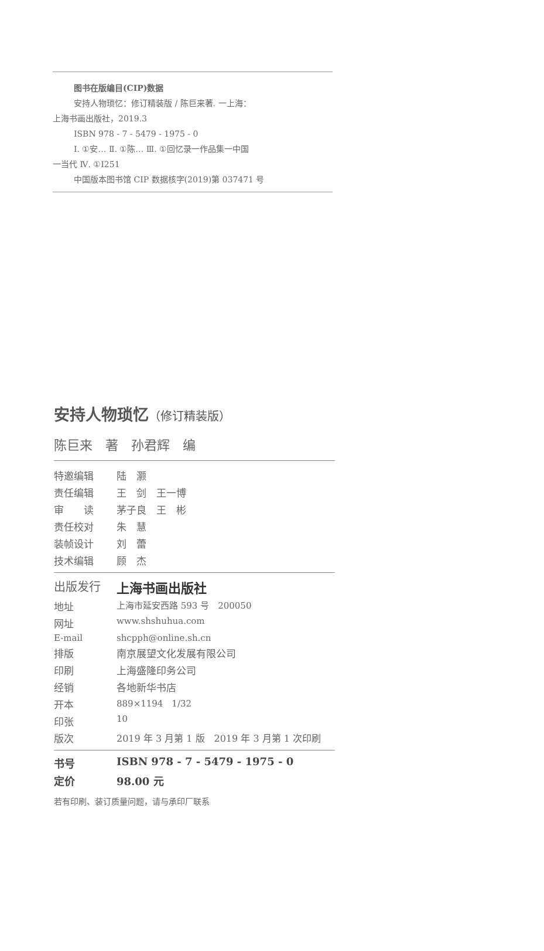图书在版编目(CIP)数据
安持人物琐忆：修订精装版 / 陈巨来著. 一上海：
上海书画出版社，2019.3
ISBN 978 - 7 - 5479 - 1975 - 0
Ⅰ. ①安… Ⅱ. ①陈… Ⅲ. ①回忆录一作品集一中国
一当代 Ⅳ. ①I251
中国版本图书馆 CIP 数据核字(2019)第 037471 号
安持人物琐忆（修订精装版）
陈巨来　著　孙君辉　编
| 特邀编辑 | 陆 灏 |
| 责任编辑 | 王 剑 王一博 |
| 审 读 | 茅子良 王 彬 |
| 责任校对 | 朱 慧 |
| 装帧设计 | 刘 蕾 |
| 技术编辑 | 顾 杰 |
| 出版发行 | 上海书画出版社 |
| 地址 | 上海市延安西路 593 号 200050 |
| 网址 | www.shshuhua.com |
| E-mail | shcpph@online.sh.cn |
| 排版 | 南京展望文化发展有限公司 |
| 印刷 | 上海盛隆印务公司 |
| 经销 | 各地新华书店 |
| 开本 | 889×1194 1/32 |
| 印张 | 10 |
| 版次 | 2019 年 3 月第 1 版 2019 年 3 月第 1 次印刷 |
| 书号 | ISBN 978 - 7 - 5479 - 1975 - 0 |
| 定价 | 98.00 元 |
若有印刷、装订质量问题，请与承印厂联系